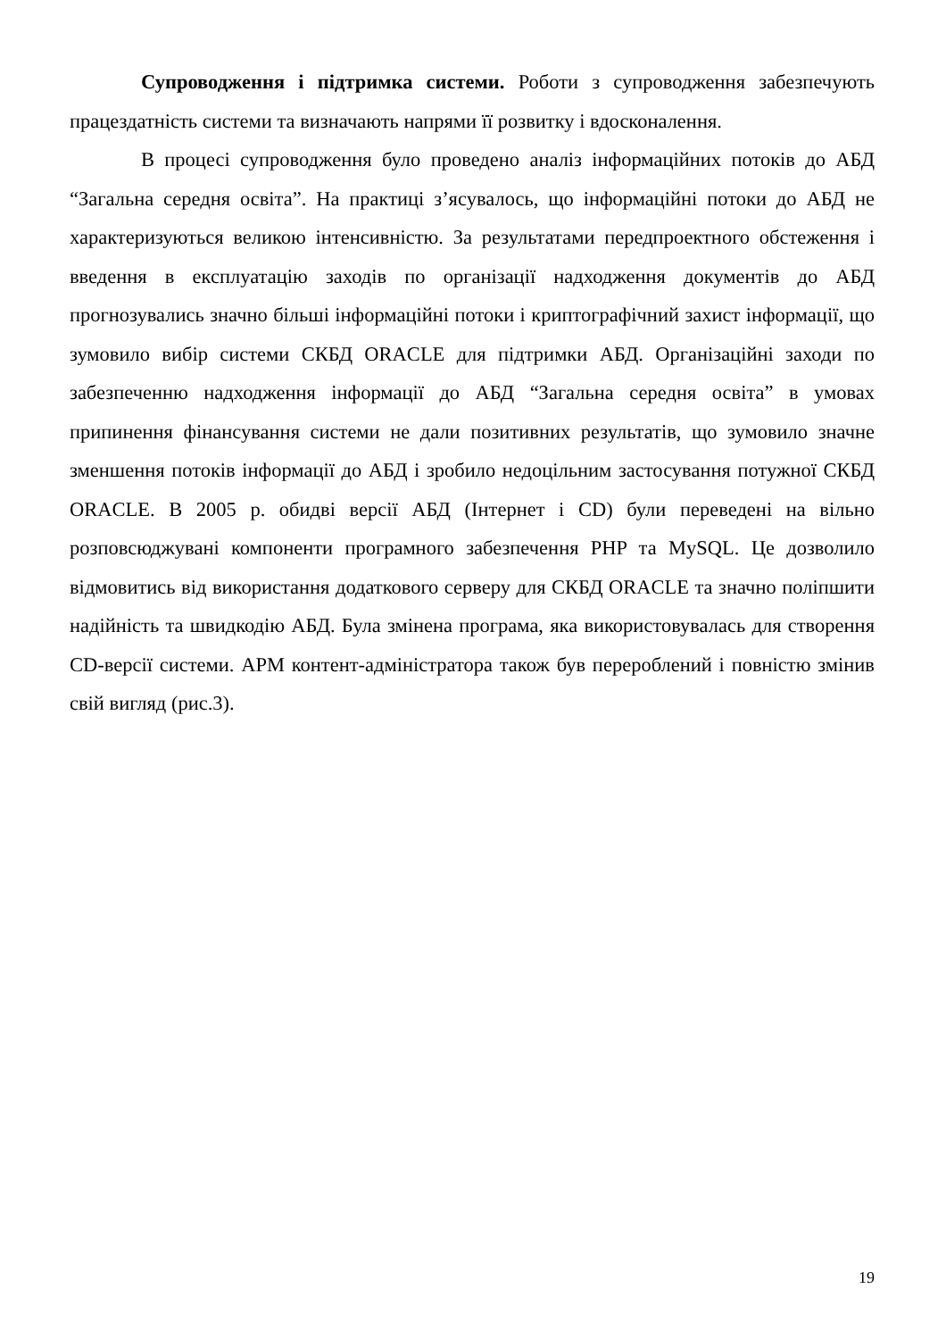Супроводження і підтримка системи. Роботи з супроводження забезпечують працездатність системи та визначають напрями її розвитку і вдосконалення.
В процесі супроводження було проведено аналіз інформаційних потоків до АБД “Загальна середня освіта”. На практиці з’ясувалось, що інформаційні потоки до АБД не характеризуються великою інтенсивністю. За результатами передпроектного обстеження і введення в експлуатацію заходів по організації надходження документів до АБД прогнозувались значно більші інформаційні потоки і криптографічний захист інформації, що зумовило вибір системи СКБД ORACLE для підтримки АБД. Організаційні заходи по забезпеченню надходження інформації до АБД “Загальна середня освіта” в умовах припинення фінансування системи не дали позитивних результатів, що зумовило значне зменшення потоків інформації до АБД і зробило недоцільним застосування потужної СКБД ORACLE. В 2005 р. обидві версії АБД (Інтернет і CD) були переведені на вільно розповсюджувані компоненти програмного забезпечення PHP та MySQL. Це дозволило відмовитись від використання додаткового серверу для СКБД ORACLE та значно поліпшити надійність та швидкодію АБД. Була змінена програма, яка використовувалась для створення CD-версії системи. АРМ контент-адміністратора також був перероблений і повністю змінив свій вигляд (рис.3).
19